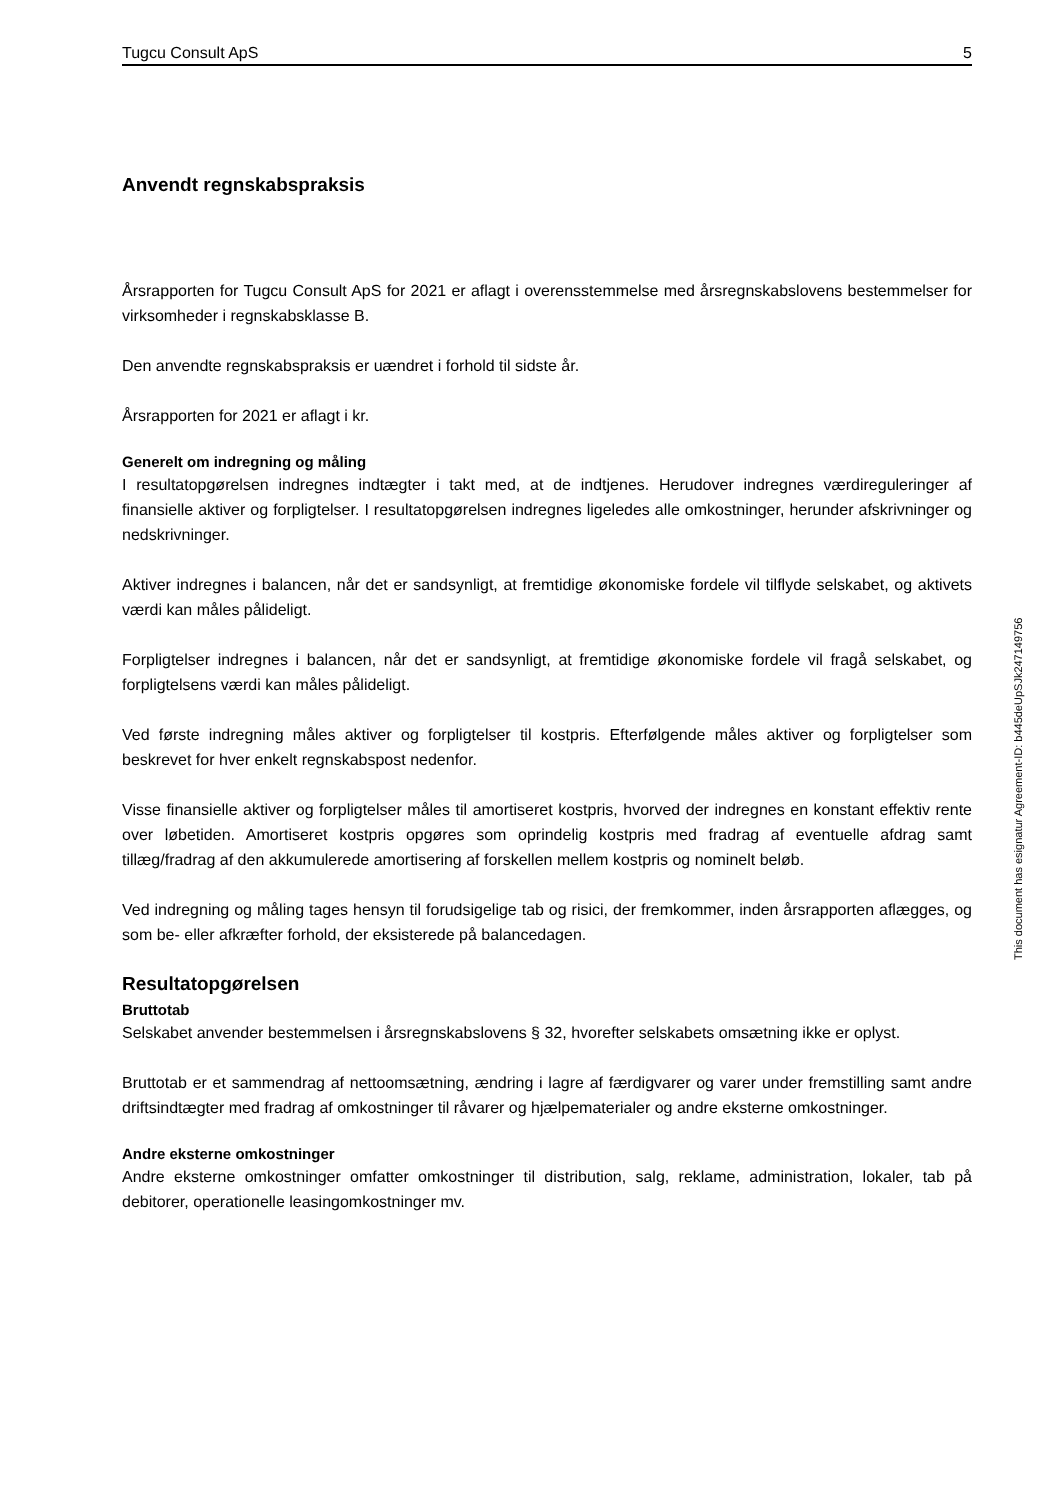Tugcu Consult ApS 5
Anvendt regnskabspraksis
Årsrapporten for Tugcu Consult ApS for 2021 er aflagt i overensstemmelse med årsregnskabslovens bestemmelser for virksomheder i regnskabsklasse B.
Den anvendte regnskabspraksis er uændret i forhold til sidste år.
Årsrapporten for 2021 er aflagt i kr.
Generelt om indregning og måling
I resultatopgørelsen indregnes indtægter i takt med, at de indtjenes. Herudover indregnes værdireguleringer af finansielle aktiver og forpligtelser. I resultatopgørelsen indregnes ligeledes alle omkostninger, herunder afskrivninger og nedskrivninger.
Aktiver indregnes i balancen, når det er sandsynligt, at fremtidige økonomiske fordele vil tilflyde selskabet, og aktivets værdi kan måles pålideligt.
Forpligtelser indregnes i balancen, når det er sandsynligt, at fremtidige økonomiske fordele vil fragå selskabet, og forpligtelsens værdi kan måles pålideligt.
Ved første indregning måles aktiver og forpligtelser til kostpris. Efterfølgende måles aktiver og forpligtelser som beskrevet for hver enkelt regnskabspost nedenfor.
Visse finansielle aktiver og forpligtelser måles til amortiseret kostpris, hvorved der indregnes en konstant effektiv rente over løbetiden. Amortiseret kostpris opgøres som oprindelig kostpris med fradrag af eventuelle afdrag samt tillæg/fradrag af den akkumulerede amortisering af forskellen mellem kostpris og nominelt beløb.
Ved indregning og måling tages hensyn til forudsigelige tab og risici, der fremkommer, inden årsrapporten aflægges, og som be- eller afkræfter forhold, der eksisterede på balancedagen.
Resultatopgørelsen
Bruttotab
Selskabet anvender bestemmelsen i årsregnskabslovens § 32, hvorefter selskabets omsætning ikke er oplyst.
Bruttotab er et sammendrag af nettoomsætning, ændring i lagre af færdigvarer og varer under fremstilling samt andre driftsindtægter med fradrag af omkostninger til råvarer og hjælpematerialer og andre eksterne omkostninger.
Andre eksterne omkostninger
Andre eksterne omkostninger omfatter omkostninger til distribution, salg, reklame, administration, lokaler, tab på debitorer, operationelle leasingomkostninger mv.
This document has esignatur Agreement-ID: b445deUpSJk247149756